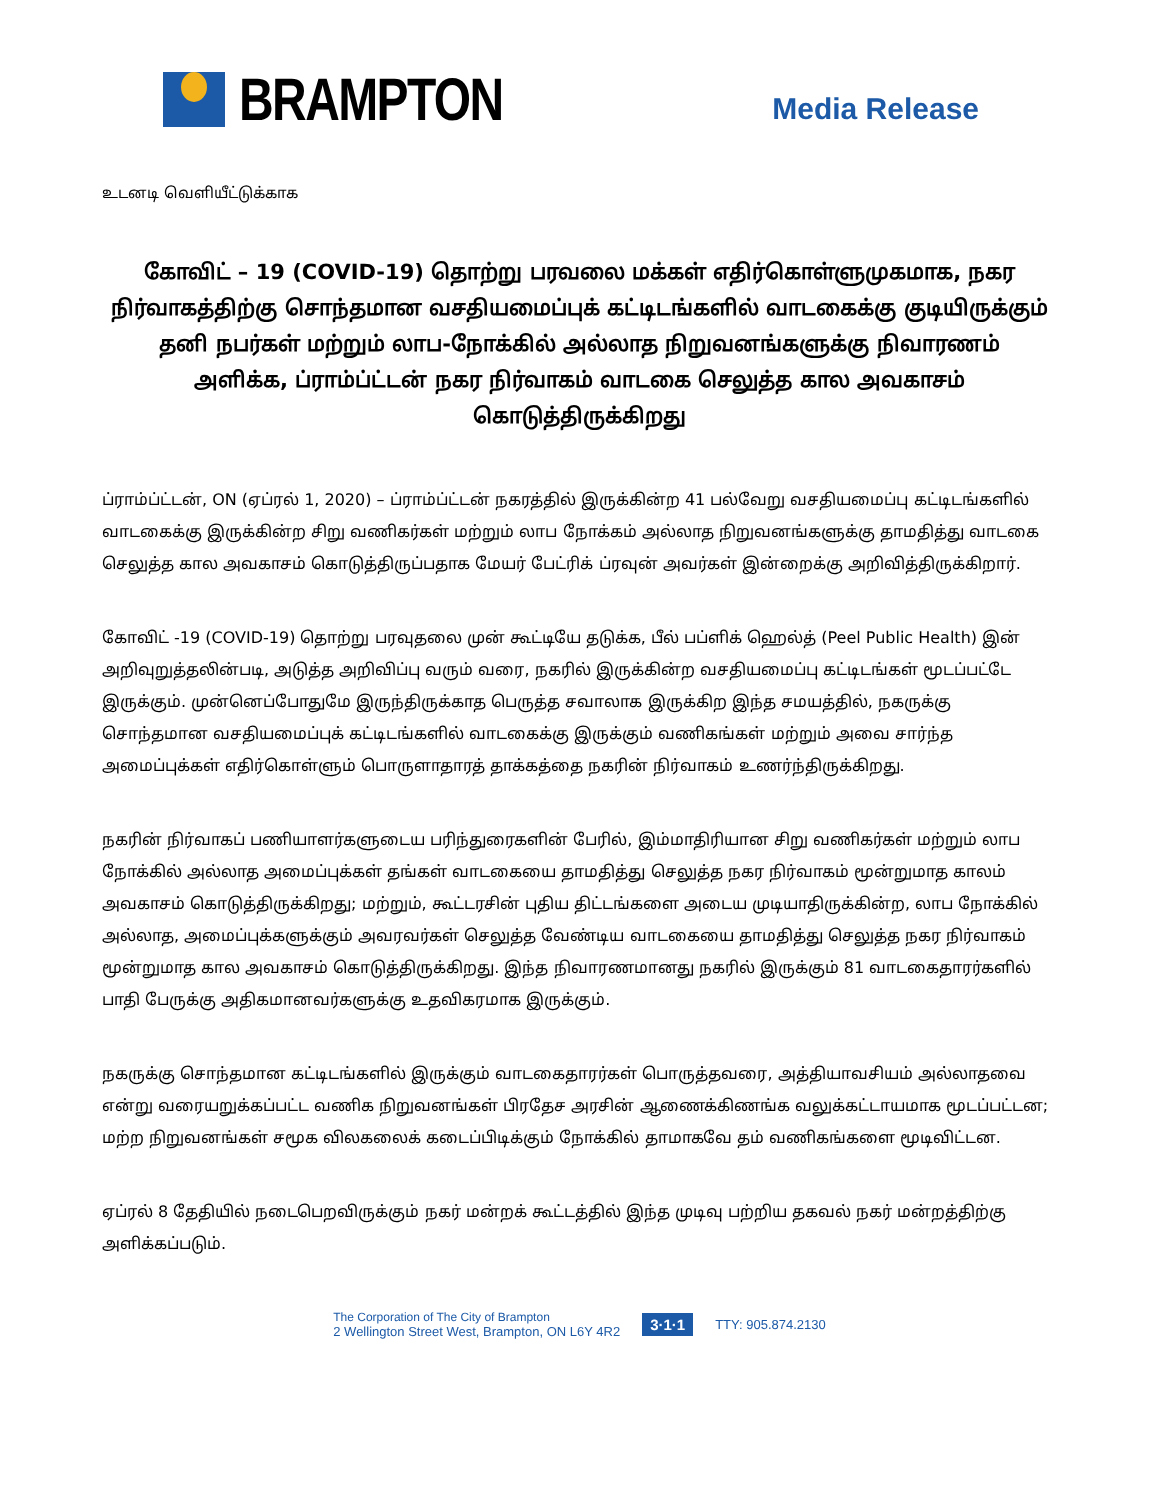BRAMPTON
Media Release
உடனடி வெளியீட்டுக்காக
கோவிட் – 19 (COVID-19) தொற்று பரவலை மக்கள் எதிர்கொள்ளுமுகமாக, நகர நிர்வாகத்திற்கு சொந்தமான வசதியமைப்புக் கட்டிடங்களில் வாடகைக்கு குடியிருக்கும் தனி நபர்கள் மற்றும் லாப-நோக்கில் அல்லாத நிறுவனங்களுக்கு நிவாரணம் அளிக்க, ப்ராம்ப்ட்டன் நகர நிர்வாகம் வாடகை செலுத்த கால அவகாசம் கொடுத்திருக்கிறது
ப்ராம்ப்ட்டன், ON (ஏப்ரல் 1, 2020) – ப்ராம்ப்ட்டன் நகரத்தில் இருக்கின்ற 41 பல்வேறு வசதியமைப்பு கட்டிடங்களில் வாடகைக்கு இருக்கின்ற சிறு வணிகர்கள் மற்றும் லாப நோக்கம் அல்லாத நிறுவனங்களுக்கு தாமதித்து வாடகை செலுத்த கால அவகாசம் கொடுத்திருப்பதாக மேயர் பேட்ரிக் ப்ரவுன் அவர்கள் இன்றைக்கு அறிவித்திருக்கிறார்.
கோவிட் -19 (COVID-19) தொற்று பரவுதலை முன் கூட்டியே தடுக்க, பீல் பப்ளிக் ஹெல்த் (Peel Public Health) இன் அறிவுறுத்தலின்படி, அடுத்த அறிவிப்பு வரும் வரை, நகரில் இருக்கின்ற வசதியமைப்பு கட்டிடங்கள் மூடப்பட்டே இருக்கும். முன்னெப்போதுமே இருந்திருக்காத பெருத்த சவாலாக இருக்கிற இந்த சமயத்தில், நகருக்கு சொந்தமான வசதியமைப்புக் கட்டிடங்களில் வாடகைக்கு இருக்கும் வணிகங்கள் மற்றும் அவை சார்ந்த அமைப்புக்கள் எதிர்கொள்ளும் பொருளாதாரத் தாக்கத்தை நகரின் நிர்வாகம் உணர்ந்திருக்கிறது.
நகரின் நிர்வாகப் பணியாளர்களுடைய பரிந்துரைகளின் பேரில், இம்மாதிரியான சிறு வணிகர்கள் மற்றும் லாப நோக்கில் அல்லாத அமைப்புக்கள் தங்கள் வாடகையை தாமதித்து செலுத்த நகர நிர்வாகம் மூன்றுமாத காலம் அவகாசம் கொடுத்திருக்கிறது; மற்றும், கூட்டரசின் புதிய திட்டங்களை அடைய முடியாதிருக்கின்ற, லாப நோக்கில் அல்லாத, அமைப்புக்களுக்கும் அவரவர்கள் செலுத்த வேண்டிய வாடகையை தாமதித்து செலுத்த நகர நிர்வாகம் மூன்றுமாத கால அவகாசம் கொடுத்திருக்கிறது. இந்த நிவாரணமானது நகரில் இருக்கும் 81 வாடகைதாரர்களில் பாதி பேருக்கு அதிகமானவர்களுக்கு உதவிகரமாக இருக்கும்.
நகருக்கு சொந்தமான கட்டிடங்களில் இருக்கும் வாடகைதாரர்கள் பொருத்தவரை, அத்தியாவசியம் அல்லாதவை என்று வரையறுக்கப்பட்ட வணிக நிறுவனங்கள் பிரதேச அரசின் ஆணைக்கிணங்க வலுக்கட்டாயமாக மூடப்பட்டன; மற்ற நிறுவனங்கள் சமூக விலகலைக் கடைப்பிடிக்கும் நோக்கில் தாமாகவே தம் வணிகங்களை மூடிவிட்டன.
ஏப்ரல் 8 தேதியில் நடைபெறவிருக்கும் நகர் மன்றக் கூட்டத்தில் இந்த முடிவு பற்றிய தகவல் நகர் மன்றத்திற்கு அளிக்கப்படும்.
The Corporation of The City of Brampton
2 Wellington Street West, Brampton, ON L6Y 4R2
3·1·1 TTY: 905.874.2130